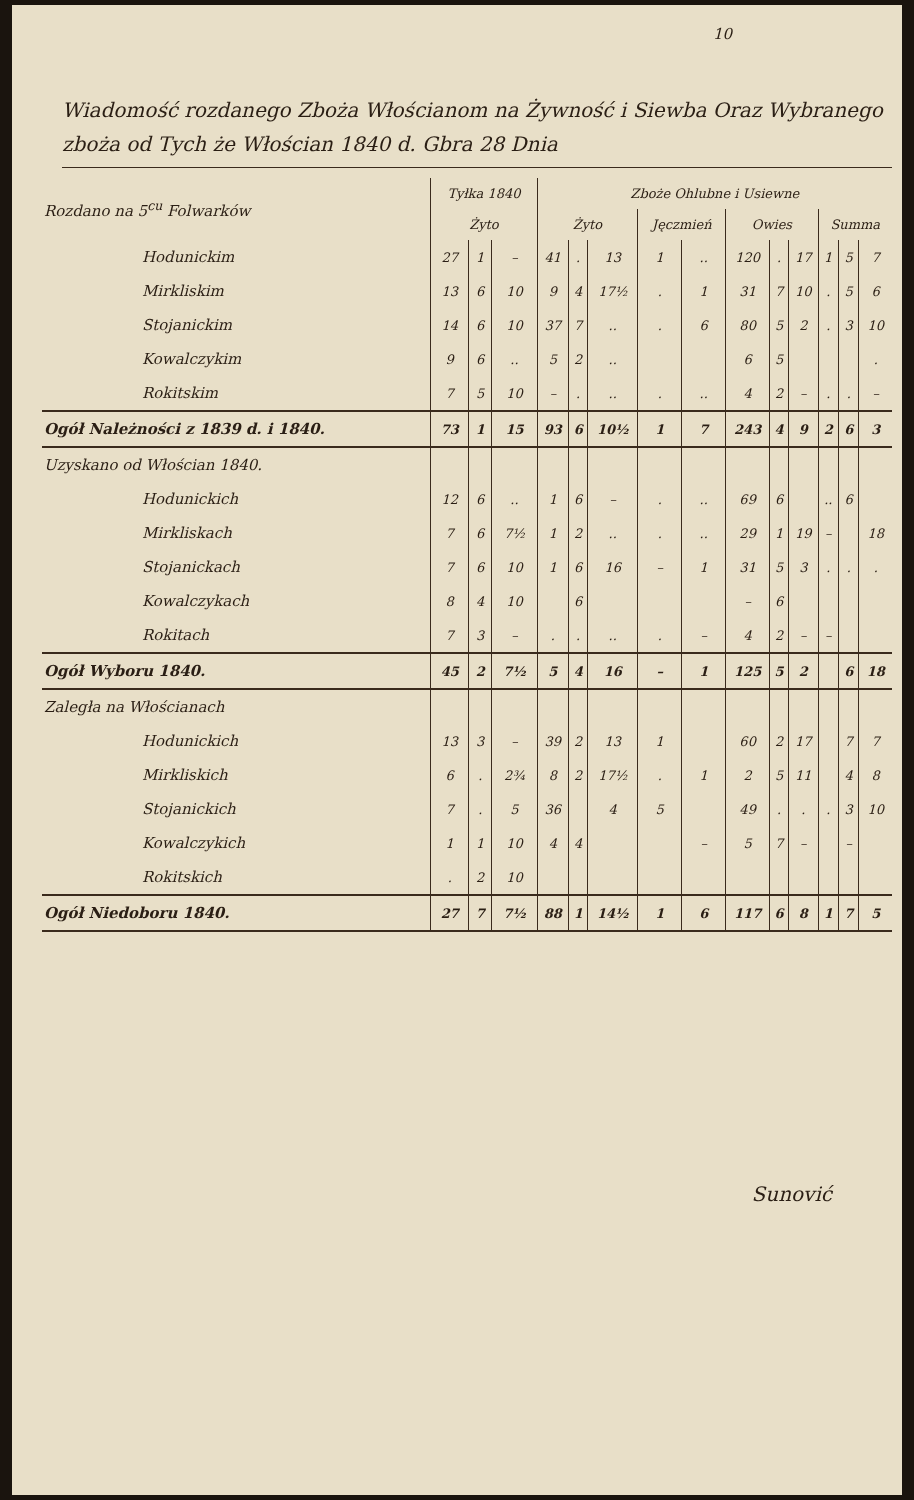10
Wiadomość rozdanego Zboża Włościanom na Żywność i Siewba Oraz Wybranego zboża od Tych że Włościan 1840 d. Gbra 28 Dnia
| Rozdano na 5<sup>cu</sup> Folwarków | Tyłka 1840 | | | Zboże Ohlubne i Usiewne | | | | | | | | | | |
| --- | --- | --- | --- | --- | --- | --- | --- | --- | --- | --- | --- | --- | --- | --- |
| | Żyto | | | Żyto | | | Jęczmień | | Owies | | | Summa | | |
| Hodunickim | 27 | 1 | – | 41 | . | 13 | 1 | .. | 120 | . | 17 | 1 | 5 | 7 |
| Mirkliskim | 13 | 6 | 10 | 9 | 4 | 17½ | . | 1 | 31 | 7 | 10 | . | 5 | 6 |
| Stojanickim | 14 | 6 | 10 | 37 | 7 | .. | . | 6 | 80 | 5 | 2 | . | 3 | 10 |
| Kowalczykim | 9 | 6 | .. | 5 | 2 | .. | | | 6 | 5 | | | | . |
| Rokitskim | 7 | 5 | 10 | – | . | .. | . | .. | 4 | 2 | – | . | . | – |
| Ogół Należności z 1839 d. i 1840. | 73 | 1 | 15 | 93 | 6 | 10½ | 1 | 7 | 243 | 4 | 9 | 2 | 6 | 3 |
| Uzyskano od Włościan 1840. | | | | | | | | | | | | | | |
| Hodunickich | 12 | 6 | .. | 1 | 6 | – | . | .. | 69 | 6 | | .. | 6 | |
| Mirkliskach | 7 | 6 | 7½ | 1 | 2 | .. | . | .. | 29 | 1 | 19 | – | | 18 |
| Stojanickach | 7 | 6 | 10 | 1 | 6 | 16 | – | 1 | 31 | 5 | 3 | . | . | . |
| Kowalczykach | 8 | 4 | 10 | | 6 | | | | – | 6 | | | | |
| Rokitach | 7 | 3 | – | . | . | .. | . | – | 4 | 2 | – | – | | |
| Ogół Wyboru 1840. | 45 | 2 | 7½ | 5 | 4 | 16 | – | 1 | 125 | 5 | 2 | | 6 | 18 |
| Zaległa na Włościanach | | | | | | | | | | | | | | |
| Hodunickich | 13 | 3 | – | 39 | 2 | 13 | 1 | | 60 | 2 | 17 | | 7 | 7 |
| Mirkliskich | 6 | . | 2¾ | 8 | 2 | 17½ | . | 1 | 2 | 5 | 11 | | 4 | 8 |
| Stojanickich | 7 | . | 5 | 36 | | 4 | 5 | | 49 | . | . | . | 3 | 10 |
| Kowalczykich | 1 | 1 | 10 | 4 | 4 | | | – | 5 | 7 | – | | – | |
| Rokitskich | . | 2 | 10 | | | | | | | | | | | |
| Ogół Niedoboru 1840. | 27 | 7 | 7½ | 88 | 1 | 14½ | 1 | 6 | 117 | 6 | 8 | 1 | 7 | 5 |
Sunović